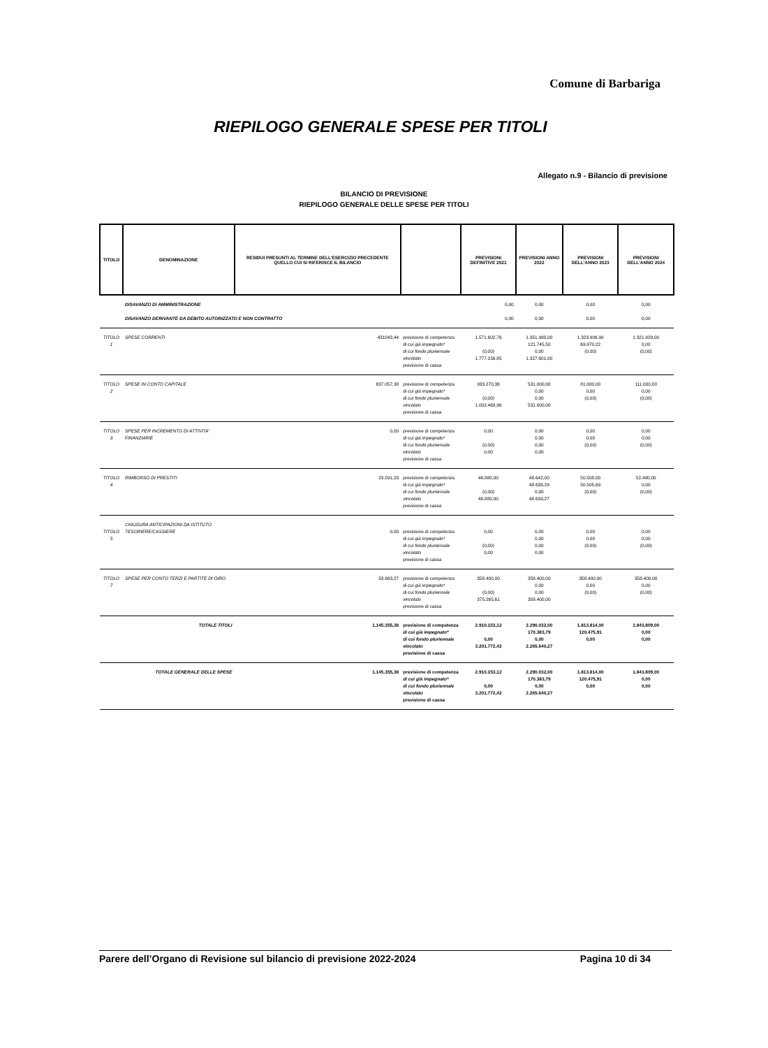Comune di Barbariga
RIEPILOGO GENERALE SPESE PER TITOLI
Allegato n.9 - Bilancio di previsione
BILANCIO DI PREVISIONE
RIEPILOGO GENERALE DELLE SPESE PER TITOLI
| TITOLO | DENOMINAZIONE | RESIDUI PRESUNTI AL TERMINE DELL'ESERCIZIO PRECEDENTE QUELLO CUI SI RIFERISCE IL BILANCIO | | PREVISIONI DEFINITIVE 2021 | PREVISIONI ANNO 2022 | PREVISIONI DELL'ANNO 2023 | PREVISIONI DELL'ANNO 2024 |
| --- | --- | --- | --- | --- | --- | --- | --- |
| | DISAVANZO DI AMMINISTRAZIONE DISAVANZO DERIVANTE DA DEBITO AUTORIZZATO E NON CONTRATTO | | | 0,00 0,00 | 0,00 0,00 | 0,00 0,00 | 0,00 0,00 |
| TITOLO 1 | SPESE CORRENTI | 431043,44 | previsione di competenza di cui già impegnato* di cui fondo pluriennale vincolato previsione di cassa | 1.571.602,76 (0,00) 1.777.156,85 | 1.351.990,00 121.745,50 0,00 1.327.601,00 | 1.323.906,00 69.970,22 (0,00) | 1.321.929,00 0,00 (0,00) |
| TITOLO 2 | SPESE IN CONTO CAPITALE | 637.057,38 | previsione di competenza di cui già impegnato* di cui fondo pluriennale vincolato previsione di cassa | 933.270,36 (0,00) 1.002.469,96 | 531.000,00 0,00 0,00 531.000,00 | 81.000,00 0,00 (0,00) | 111.000,00 0,00 (0,00) |
| TITOLO 3 | SPESE PER INCREMENTO DI ATTIVITA' FINANZIARIE | 0,00 | previsione di competenza di cui già impegnato* di cui fondo pluriennale vincolato previsione di cassa | 0,00 (0,00) 0,00 | 0,00 0,00 0,00 0,00 | 0,00 0,00 (0,00) | 0,00 0,00 (0,00) |
| TITOLO 4 | RIMBORSO DI PRESTITI | 23.591,29 | previsione di competenza di cui già impegnato* di cui fondo pluriennale vincolato previsione di cassa | 46.880,00 (0,00) 46.880,00 | 48.642,00 48.638,29 0,00 48.639,27 | 50.508,00 50.505,69 (0,00) | 52.480,00 0,00 (0,00) |
| TITOLO 5 | CHIUSURA ANTICIPAZIONI DA ISTITUTO TESORIERE/CASSIERE | 0,00 | previsione di competenza di cui già impegnato* di cui fondo pluriennale vincolato previsione di cassa | 0,00 (0,00) 0,00 | 0,00 0,00 0,00 0,00 | 0,00 0,00 (0,00) | 0,00 0,00 (0,00) |
| TITOLO 7 | SPESE PER CONTO TERZI E PARTITE DI GIRO | 53.663,27 | previsione di competenza di cui già impegnato* di cui fondo pluriennale vincolato previsione di cassa | 358.400,00 (0,00) 375.265,61 | 358.400,00 0,00 0,00 358.400,00 | 358.400,00 0,00 (0,00) | 358.400,00 0,00 (0,00) |
| | TOTALE TITOLI | 1.145.355,38 | previsione di competenza di cui già impegnato* di cui fondo pluriennale vincolato previsione di cassa | 2.910.153,12 0,00 3.201.772,42 | 2.290.032,00 170.383,79 0,00 2.265.640,27 | 1.813.814,00 120.475,91 0,00 | 1.843.809,00 0,00 0,00 |
| | TOTALE GENERALE DELLE SPESE | 1.145.355,38 | previsione di competenza di cui già impegnato* di cui fondo pluriennale vincolato previsione di cassa | 2.910.153,12 0,00 3.201.772,42 | 2.290.032,00 170.383,79 0,00 2.265.640,27 | 1.813.814,00 120.475,91 0,00 | 1.843.809,00 0,00 0,00 |
Parere dell’Organo di Revisione sul bilancio di previsione 2022-2024 Pagina 10 di 34